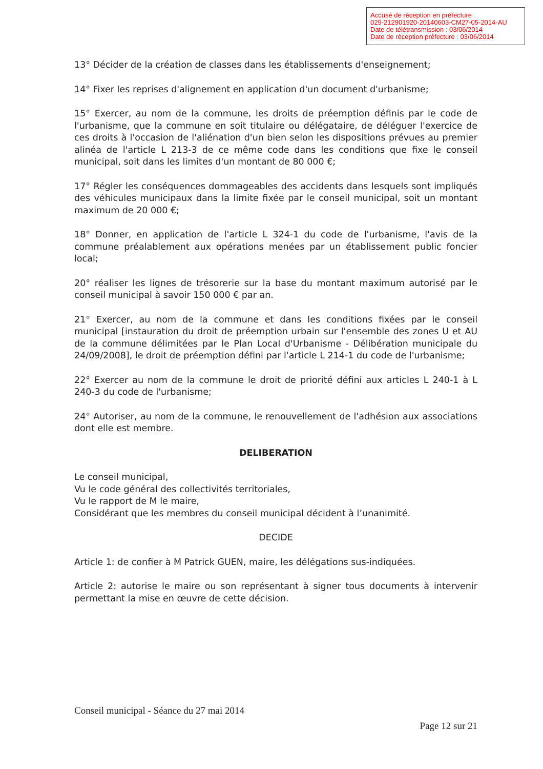Accusé de réception en préfecture
029-212901920-20140603-CM27-05-2014-AU
Date de télétransmission : 03/06/2014
Date de réception préfecture : 03/06/2014
13° Décider de la création de classes dans les établissements d'enseignement;
14° Fixer les reprises d'alignement en application d'un document d'urbanisme;
15° Exercer, au nom de la commune, les droits de préemption définis par le code de l'urbanisme, que la commune en soit titulaire ou délégataire, de déléguer l'exercice de ces droits à l'occasion de l'aliénation d'un bien selon les dispositions prévues au premier alinéa de l'article L 213-3 de ce même code dans les conditions que fixe le conseil municipal, soit dans les limites d'un montant de 80 000 €;
17° Régler les conséquences dommageables des accidents dans lesquels sont impliqués des véhicules municipaux dans la limite fixée par le conseil municipal, soit un montant maximum de 20 000 €;
18° Donner, en application de l'article L 324-1 du code de l'urbanisme, l'avis de la commune préalablement aux opérations menées par un établissement public foncier local;
20° réaliser les lignes de trésorerie sur la base du montant maximum autorisé par le conseil municipal à savoir 150 000 € par an.
21° Exercer, au nom de la commune et dans les conditions fixées par le conseil municipal [instauration du droit de préemption urbain sur l'ensemble des zones U et AU de la commune délimitées par le Plan Local d'Urbanisme - Délibération municipale du 24/09/2008], le droit de préemption défini par l'article L 214-1 du code de l'urbanisme;
22° Exercer au nom de la commune le droit de priorité défini aux articles L 240-1 à L 240-3 du code de l'urbanisme;
24° Autoriser, au nom de la commune, le renouvellement de l'adhésion aux associations dont elle est membre.
DELIBERATION
Le conseil municipal,
Vu le code général des collectivités territoriales,
Vu le rapport de M le maire,
Considérant que les membres du conseil municipal décident à l’unanimité.
DECIDE
Article 1: de confier à M Patrick GUEN, maire, les délégations sus-indiquées.
Article 2: autorise le maire ou son représentant à signer tous documents à intervenir permettant la mise en œuvre de cette décision.
Conseil municipal - Séance du 27 mai 2014
Page 12 sur 21